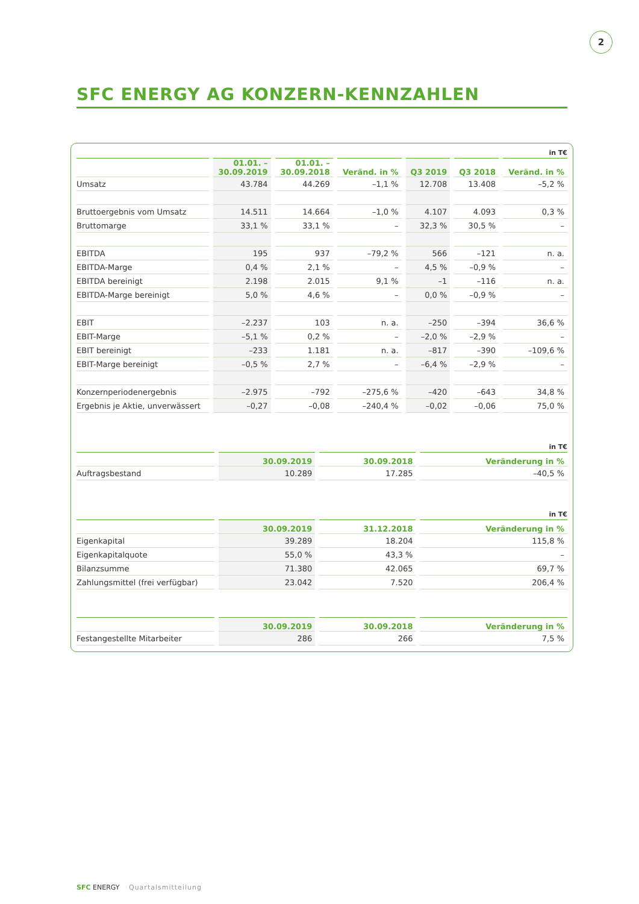2
SFC ENERGY AG KONZERN-KENNZAHLEN
in T€
| | 01.01. – 30.09.2019 | 01.01. – 30.09.2018 | Veränd. in % | Q3 2019 | Q3 2018 | Veränd. in % |
| --- | --- | --- | --- | --- | --- | --- |
| Umsatz | 43.784 | 44.269 | –1,1 % | 12.708 | 13.408 | –5,2 % |
| Bruttoergebnis vom Umsatz | 14.511 | 14.664 | –1,0 % | 4.107 | 4.093 | 0,3 % |
| Bruttomarge | 33,1 % | 33,1 % | – | 32,3 % | 30,5 % | – |
| EBITDA | 195 | 937 | –79,2 % | 566 | –121 | n. a. |
| EBITDA-Marge | 0,4 % | 2,1 % | – | 4,5 % | –0,9 % | – |
| EBITDA bereinigt | 2.198 | 2.015 | 9,1 % | –1 | –116 | n. a. |
| EBITDA-Marge bereinigt | 5,0 % | 4,6 % | – | 0,0 % | –0,9 % | – |
| EBIT | –2.237 | 103 | n. a. | –250 | –394 | 36,6 % |
| EBIT-Marge | –5,1 % | 0,2 % | – | –2,0 % | –2,9 % | – |
| EBIT bereinigt | –233 | 1.181 | n. a. | –817 | –390 | –109,6 % |
| EBIT-Marge bereinigt | –0,5 % | 2,7 % | – | –6,4 % | –2,9 % | – |
| Konzernperiodenergebnis | –2.975 | –792 | –275,6 % | –420 | –643 | 34,8 % |
| Ergebnis je Aktie, unverwässert | –0,27 | –0,08 | –240,4 % | –0,02 | –0,06 | 75,0 % |
in T€
| | 30.09.2019 | 30.09.2018 | Veränderung in % |
| --- | --- | --- | --- |
| Auftragsbestand | 10.289 | 17.285 | –40,5 % |
in T€
| | 30.09.2019 | 31.12.2018 | Veränderung in % |
| --- | --- | --- | --- |
| Eigenkapital | 39.289 | 18.204 | 115,8 % |
| Eigenkapitalquote | 55,0 % | 43,3 % | – |
| Bilanzsumme | 71.380 | 42.065 | 69,7 % |
| Zahlungsmittel (frei verfügbar) | 23.042 | 7.520 | 206,4 % |
| | 30.09.2019 | 30.09.2018 | Veränderung in % |
| --- | --- | --- | --- |
| Festangestellte Mitarbeiter | 286 | 266 | 7,5 % |
SFC ENERGY Quartalsmitteilung